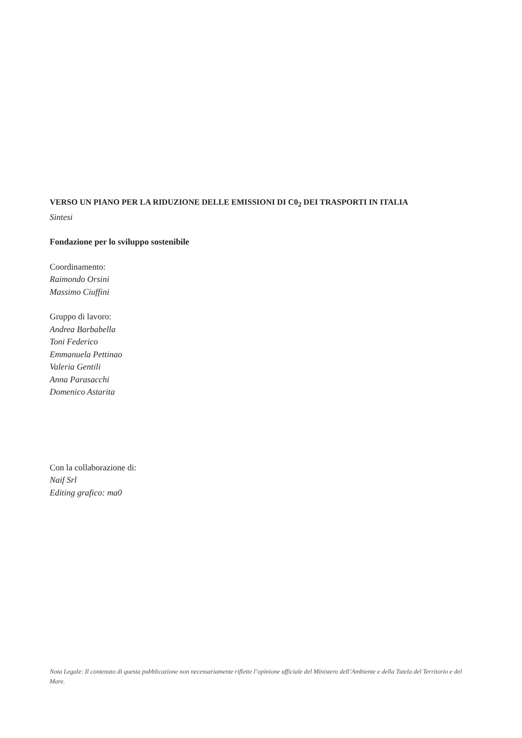VERSO UN PIANO PER LA RIDUZIONE DELLE EMISSIONI DI C0<sub>2</sub> DEI TRASPORTI IN ITALIA
Sintesi
Fondazione per lo sviluppo sostenibile
Coordinamento:
Raimondo Orsini
Massimo Ciuffini
Gruppo di lavoro:
Andrea Barbabella
Toni Federico
Emmanuela Pettinao
Valeria Gentili
Anna Parasacchi
Domenico Astarita
Con la collaborazione di:
Naif Srl
Editing grafico: ma0
Nota Legale: Il contenuto di questa pubblicazione non necessariamente riflette l’opinione ufficiale del Ministero dell’Ambiente e della Tutela del Territorio e del Mare.